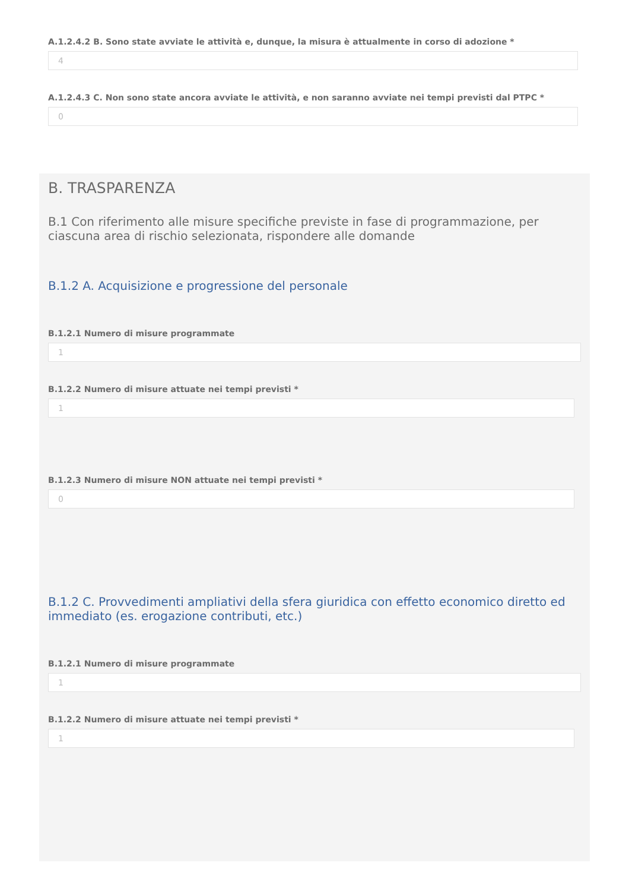A.1.2.4.2 B. Sono state avviate le attività e, dunque, la misura è attualmente in corso di adozione *
4
A.1.2.4.3 C. Non sono state ancora avviate le attività, e non saranno avviate nei tempi previsti dal PTPC *
0
B. TRASPARENZA
B.1 Con riferimento alle misure specifiche previste in fase di programmazione, per ciascuna area di rischio selezionata, rispondere alle domande
B.1.2 A. Acquisizione e progressione del personale
B.1.2.1 Numero di misure programmate
1
B.1.2.2 Numero di misure attuate nei tempi previsti *
1
B.1.2.3 Numero di misure NON attuate nei tempi previsti *
0
B.1.2 C. Provvedimenti ampliativi della sfera giuridica con effetto economico diretto ed immediato (es. erogazione contributi, etc.)
B.1.2.1 Numero di misure programmate
1
B.1.2.2 Numero di misure attuate nei tempi previsti *
1